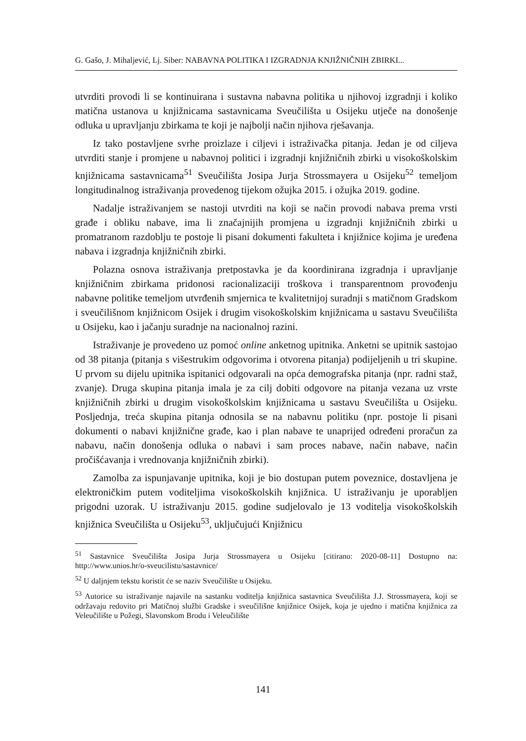G. Gašo, J. Mihaljević, Lj. Siber: NABAVNA POLITIKA I IZGRADNJA KNJIŽNIČNIH ZBIRKI...
utvrditi provodi li se kontinuirana i sustavna nabavna politika u njihovoj izgradnji i koliko matična ustanova u knjižnicama sastavnicama Sveučilišta u Osijeku utječe na donošenje odluka u upravljanju zbirkama te koji je najbolji način njihova rješavanja.
Iz tako postavljene svrhe proizlaze i ciljevi i istraživačka pitanja. Jedan je od ciljeva utvrditi stanje i promjene u nabavnoj politici i izgradnji knjižničnih zbirki u visokoškolskim knjižnicama sastavnicama<sup>51</sup> Sveučilišta Josipa Jurja Strossmayera u Osijeku<sup>52</sup> temeljom longitudinalnog istraživanja provedenog tijekom ožujka 2015. i ožujka 2019. godine.
Nadalje istraživanjem se nastoji utvrditi na koji se način provodi nabava prema vrsti građe i obliku nabave, ima li značajnijih promjena u izgradnji knjižničnih zbirki u promatranom razdoblju te postoje li pisani dokumenti fakulteta i knjižnice kojima je uređena nabava i izgradnja knjižničnih zbirki.
Polazna osnova istraživanja pretpostavka je da koordinirana izgradnja i upravljanje knjižničnim zbirkama pridonosi racionalizaciji troškova i transparentnom provođenju nabavne politike temeljom utvrđenih smjernica te kvalitetnijoj suradnji s matičnom Gradskom i sveučilišnom knjižnicom Osijek i drugim visokoškolskim knjižnicama u sastavu Sveučilišta u Osijeku, kao i jačanju suradnje na nacionalnoj razini.
Istraživanje je provedeno uz pomoć online anketnog upitnika. Anketni se upitnik sastojao od 38 pitanja (pitanja s višestrukim odgovorima i otvorena pitanja) podijeljenih u tri skupine. U prvom su dijelu upitnika ispitanici odgovarali na opća demografska pitanja (npr. radni staž, zvanje). Druga skupina pitanja imala je za cilj dobiti odgovore na pitanja vezana uz vrste knjižničnih zbirki u drugim visokoškolskim knjižnicama u sastavu Sveučilišta u Osijeku. Posljednja, treća skupina pitanja odnosila se na nabavnu politiku (npr. postoje li pisani dokumenti o nabavi knjižnične građe, kao i plan nabave te unaprijed određeni proračun za nabavu, način donošenja odluka o nabavi i sam proces nabave, način nabave, način pročišćavanja i vrednovanja knjižničnih zbirki).
Zamolba za ispunjavanje upitnika, koji je bio dostupan putem poveznice, dostavljena je elektroničkim putem voditeljima visokoškolskih knjižnica. U istraživanju je uporabljen prigodni uzorak. U istraživanju 2015. godine sudjelovalo je 13 voditelja visokoškolskih knjižnica Sveučilišta u Osijeku<sup>53</sup>, uključujući Knjižnicu
<sup>51</sup> Sastavnice Sveučilišta Josipa Jurja Strossmayera u Osijeku [citirano: 2020-08-11] Dostupno na: http://www.unios.hr/o-sveucilistu/sastavnice/
<sup>52</sup> U daljnjem tekstu koristit će se naziv Sveučilište u Osijeku.
<sup>53</sup> Autorice su istraživanje najavile na sastanku voditelja knjižnica sastavnica Sveučilišta J.J. Strossmayera, koji se održavaju redovito pri Matičnoj službi Gradske i sveučilišne knjižnice Osijek, koja je ujedno i matična knjižnica za Veleučilište u Požegi, Slavonskom Brodu i Veleučilište
141